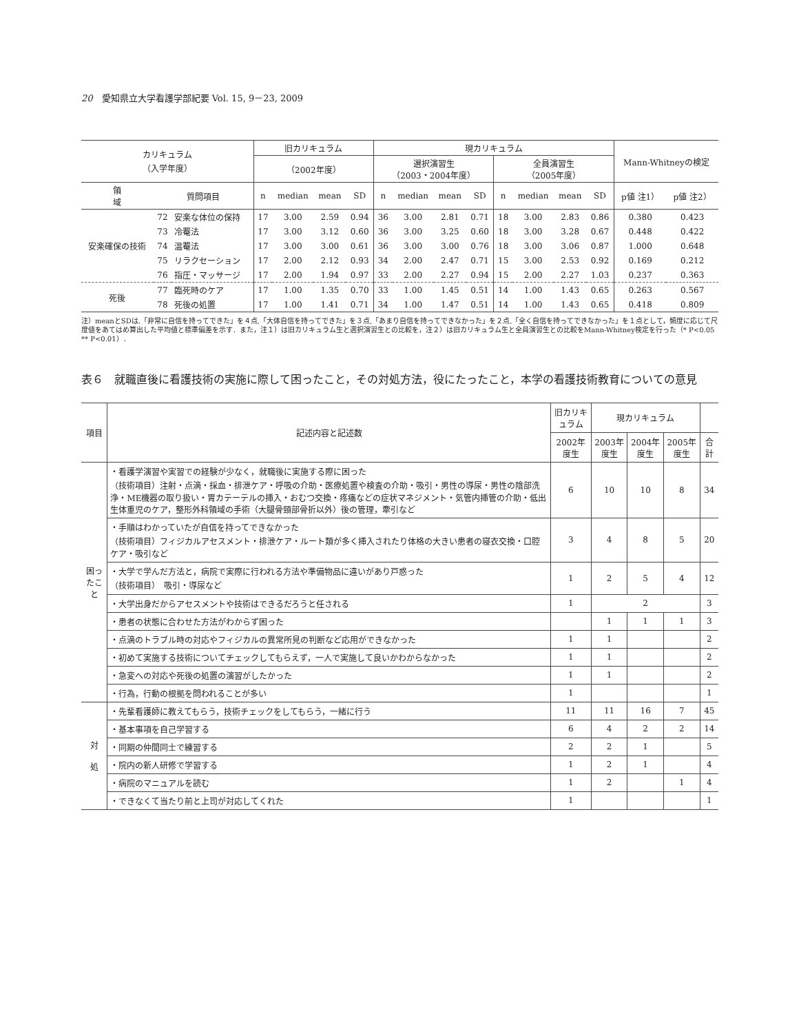20　愛知県立大学看護学部紀要 Vol. 15, 9－23, 2009
| カリキュラム （入学年度） | | | 旧カリキュラム | | | | 現カリキュラム | | | | | | | | Mann-Whitneyの検定 | |
| --- | --- | --- | --- | --- | --- | --- | --- | --- | --- | --- | --- | --- | --- | --- | --- | --- |
| | | | （2002年度） | | | | 選択演習生 （2003・2004年度） | | | | 全員演習生 （2005年度） | | | | | |
| 領 域 | 質問項目 | | n | median | mean | SD | n | median | mean | SD | n | median | mean | SD | p値 注1） | p値 注2） |
| 安楽確保の技術 | 72 | 安楽な体位の保持 | 17 | 3.00 | 2.59 | 0.94 | 36 | 3.00 | 2.81 | 0.71 | 18 | 3.00 | 2.83 | 0.86 | 0.380 | 0.423 |
| | 73 | 冷罨法 | 17 | 3.00 | 3.12 | 0.60 | 36 | 3.00 | 3.25 | 0.60 | 18 | 3.00 | 3.28 | 0.67 | 0.448 | 0.422 |
| | 74 | 温罨法 | 17 | 3.00 | 3.00 | 0.61 | 36 | 3.00 | 3.00 | 0.76 | 18 | 3.00 | 3.06 | 0.87 | 1.000 | 0.648 |
| | 75 | リラクセーション | 17 | 2.00 | 2.12 | 0.93 | 34 | 2.00 | 2.47 | 0.71 | 15 | 3.00 | 2.53 | 0.92 | 0.169 | 0.212 |
| | 76 | 指圧・マッサージ | 17 | 2.00 | 1.94 | 0.97 | 33 | 2.00 | 2.27 | 0.94 | 15 | 2.00 | 2.27 | 1.03 | 0.237 | 0.363 |
| 死後 | 77 | 臨死時のケア | 17 | 1.00 | 1.35 | 0.70 | 33 | 1.00 | 1.45 | 0.51 | 14 | 1.00 | 1.43 | 0.65 | 0.263 | 0.567 |
| | 78 | 死後の処置 | 17 | 1.00 | 1.41 | 0.71 | 34 | 1.00 | 1.47 | 0.51 | 14 | 1.00 | 1.43 | 0.65 | 0.418 | 0.809 |
注）meanとSDは,「非常に自信を持ってできた」を４点,「大体自信を持ってできた」を３点,「あまり自信を持ってできなかった」を２点,「全く自信を持ってできなかった」を１点として，頻度に応じて尺度値をあてはめ算出した平均値と標準偏差を示す．また，注１）は旧カリキュラム生と選択演習生との比較を，注２）は旧カリキュラム生と全員演習生との比較をMann-Whitney検定を行った（* P<0.05　** P<0.01）．
表６　就職直後に看護技術の実施に際して困ったこと，その対処方法，役にたったこと，本学の看護技術教育についての意見
| 項目 | 記述内容と記述数 | 旧カリキュラム | 現カリキュラム | | | |
| --- | --- | --- | --- | --- | --- | --- |
| | | 2002年度生 | 2003年度生 | 2004年度生 | 2005年度生 | 合計 |
| 困ったこと | ・看護学演習や実習での経験が少なく，就職後に実施する際に困った （技術項目）注射・点滴・採血・排泄ケア・呼吸の介助・医療処置や検査の介助・吸引・男性の導尿・男性の陰部洗浄・ME機器の取り扱い・胃カテーテルの挿入・おむつ交換・疼痛などの症状マネジメント・気管内挿管の介助・低出生体重児のケア，整形外科領域の手術（大腿骨頸部骨折以外）後の管理，牽引など | 6 | 10 | 10 | 8 | 34 |
| | ・手順はわかっていたが自信を持ってできなかった （技術項目）フィジカルアセスメント・排泄ケア・ルート類が多く挿入されたり体格の大きい患者の寝衣交換・口腔ケア・吸引など | 3 | 4 | 8 | 5 | 20 |
| | ・大学で学んだ方法と，病院で実際に行われる方法や準備物品に違いがあり戸惑った （技術項目） 吸引・導尿など | 1 | 2 | 5 | 4 | 12 |
| | ・大学出身だからアセスメントや技術はできるだろうと任される | 1 | 2 | | | 3 |
| | ・患者の状態に合わせた方法がわからず困った | | 1 | 1 | 1 | 3 |
| | ・点滴のトラブル時の対応やフィジカルの異常所見の判断など応用ができなかった | 1 | 1 | | | 2 |
| | ・初めて実施する技術についてチェックしてもらえず，一人で実施して良いかわからなかった | 1 | 1 | | | 2 |
| | ・急変への対応や死後の処置の演習がしたかった | 1 | 1 | | | 2 |
| | ・行為，行動の根拠を問われることが多い | 1 | | | | 1 |
| 対 処 | ・先輩看護師に教えてもらう，技術チェックをしてもらう，一緒に行う | 11 | 11 | 16 | 7 | 45 |
| | ・基本事項を自己学習する | 6 | 4 | 2 | 2 | 14 |
| | ・同期の仲間同士で練習する | 2 | 2 | 1 | | 5 |
| | ・院内の新人研修で学習する | 1 | 2 | 1 | | 4 |
| | ・病院のマニュアルを読む | 1 | 2 | | 1 | 4 |
| | ・できなくて当たり前と上司が対応してくれた | 1 | | | | 1 |